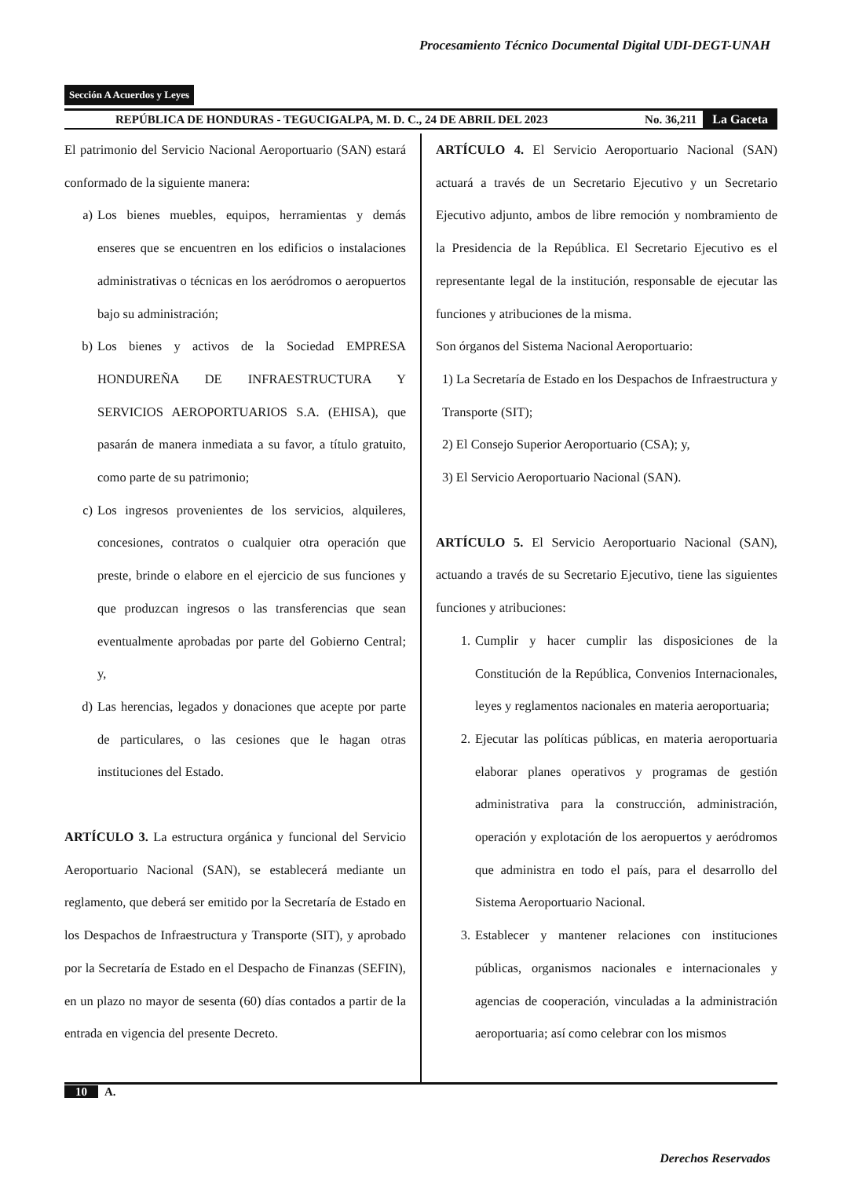Procesamiento Técnico Documental Digital UDI-DEGT-UNAH
Sección A Acuerdos y Leyes
REPÚBLICA DE HONDURAS - TEGUCIGALPA, M. D. C., 24 DE ABRIL DEL 2023
No. 36,211
La Gaceta
El patrimonio del Servicio Nacional Aeroportuario (SAN) estará conformado de la siguiente manera:
a) Los bienes muebles, equipos, herramientas y demás enseres que se encuentren en los edificios o instalaciones administrativas o técnicas en los aeródromos o aeropuertos bajo su administración;
b) Los bienes y activos de la Sociedad EMPRESA HONDUREÑA DE INFRAESTRUCTURA Y SERVICIOS AEROPORTUARIOS S.A. (EHISA), que pasarán de manera inmediata a su favor, a título gratuito, como parte de su patrimonio;
c) Los ingresos provenientes de los servicios, alquileres, concesiones, contratos o cualquier otra operación que preste, brinde o elabore en el ejercicio de sus funciones y que produzcan ingresos o las transferencias que sean eventualmente aprobadas por parte del Gobierno Central; y,
d) Las herencias, legados y donaciones que acepte por parte de particulares, o las cesiones que le hagan otras instituciones del Estado.
ARTÍCULO 3. La estructura orgánica y funcional del Servicio Aeroportuario Nacional (SAN), se establecerá mediante un reglamento, que deberá ser emitido por la Secretaría de Estado en los Despachos de Infraestructura y Transporte (SIT), y aprobado por la Secretaría de Estado en el Despacho de Finanzas (SEFIN), en un plazo no mayor de sesenta (60) días contados a partir de la entrada en vigencia del presente Decreto.
ARTÍCULO 4. El Servicio Aeroportuario Nacional (SAN) actuará a través de un Secretario Ejecutivo y un Secretario Ejecutivo adjunto, ambos de libre remoción y nombramiento de la Presidencia de la República. El Secretario Ejecutivo es el representante legal de la institución, responsable de ejecutar las funciones y atribuciones de la misma.
Son órganos del Sistema Nacional Aeroportuario:
1) La Secretaría de Estado en los Despachos de Infraestructura y Transporte (SIT);
2) El Consejo Superior Aeroportuario (CSA); y,
3) El Servicio Aeroportuario Nacional (SAN).
ARTÍCULO 5. El Servicio Aeroportuario Nacional (SAN), actuando a través de su Secretario Ejecutivo, tiene las siguientes funciones y atribuciones:
1. Cumplir y hacer cumplir las disposiciones de la Constitución de la República, Convenios Internacionales, leyes y reglamentos nacionales en materia aeroportuaria;
2. Ejecutar las políticas públicas, en materia aeroportuaria elaborar planes operativos y programas de gestión administrativa para la construcción, administración, operación y explotación de los aeropuertos y aeródromos que administra en todo el país, para el desarrollo del Sistema Aeroportuario Nacional.
3. Establecer y mantener relaciones con instituciones públicas, organismos nacionales e internacionales y agencias de cooperación, vinculadas a la administración aeroportuaria; así como celebrar con los mismos
10 A.
Derechos Reservados